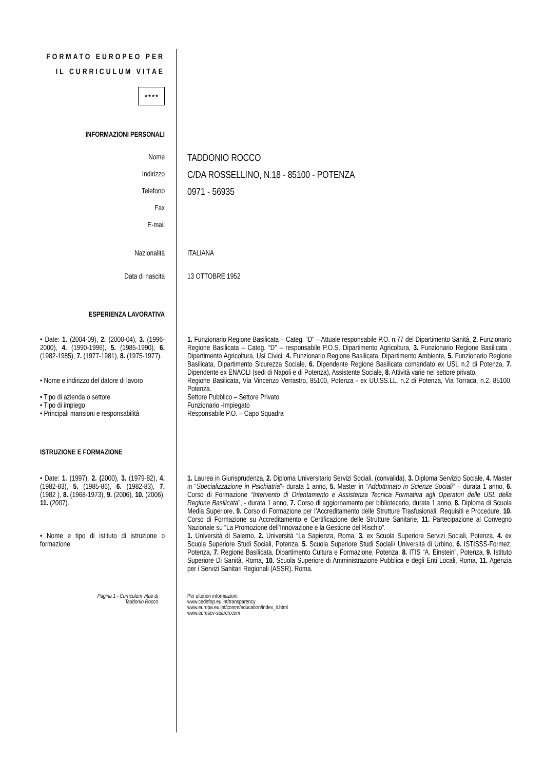FORMATO EUROPEO PER IL CURRICULUM VITAE
★★★★
INFORMAZIONI PERSONALI
Nome
TADDONIO ROCCO
Indirizzo
C/DA ROSSELLINO, N.18 - 85100 - POTENZA
Telefono
0971 - 56935
Fax
E-mail
Nazionalità ITALIANA
Data di nascita 13 OTTOBRE 1952
ESPERIENZA LAVORATIVA
• Date: 1. (2004-09), 2. (2000-04), 3. (1996-2000), 4. (1990-1996), 5. (1985-1990), 6. (1982-1985), 7. (1977-1981), 8. (1975-1977).
1. Funzionario Regione Basilicata – Categ. “D” – Attuale responsabile P.O. n.77 del Dipartimento Sanità, 2. Funzionario Regione Basilicata – Categ. “D” – responsabile P.O.S. Dipartimento Agricoltura, 3. Funzionario Regione Basilicata , Dipartimento Agricoltura, Usi Civici, 4. Funzionario Regione Basilicata, Dipartimento Ambiente, 5. Funzionario Regione Basilicata, Dipartimento Sicurezza Sociale, 6. Dipendente Regione Basilicata comandato ex USL n.2 di Potenza, 7. Dipendente ex ENAOLI (sedi di Napoli e di Potenza), Assistente Sociale, 8. Attività varie nel settore privato.
• Nome e indirizzo del datore di lavoro
Regione Basilicata, Via Vincenzo Verrastro, 85100, Potenza - ex UU.SS.LL. n.2 di Potenza, Via Torraca, n.2, 85100, Potenza.
• Tipo di azienda o settore Settore Pubblico – Settore Privato
• Tipo di impiego Funzionario -Impiegato
• Principali mansioni e responsabilità
Responsabile P.O. – Capo Squadra
ISTRUZIONE E FORMAZIONE
• Date: 1. (1997), 2. (2000), 3. (1979-82), 4. (1982-83), 5. (1985-86), 6. (1982-83), 7. (1982 ), 8. (1968-1973), 9. (2006), 10. (2006), 11. (2007).
1. Laurea in Giurisprudenza, 2. Diploma Universitario Servizi Sociali, (convalida), 3. Diploma Servizio Sociale, 4. Master in “Specializzazione in Psichiatria”- durata 1 anno, 5. Master in “Addottrinato in Scienze Sociali” – durata 1 anno, 6. Corso di Formazione “Intervento di Orientamento e Assistenza Tecnica Formativa agli Operatori delle USL della Regione Basilicata”, - durata 1 anno, 7. Corso di aggiornamento per bibliotecario, durata 1 anno, 8. Diploma di Scuola Media Superiore, 9. Corso di Formazione per l’Accreditamento delle Strutture Trasfusionali: Requisiti e Procedure, 10. Corso di Formazione su Accreditamento e Certificazione delle Strutture Sanitarie, 11. Partecipazione al Convegno Nazionale su “La Promozione dell’Innovazione e la Gestione del Rischio”.
• Nome e tipo di istituto di istruzione o formazione
1. Università di Salerno, 2. Università “La Sapienza, Roma, 3. ex Scuola Superiore Servizi Sociali, Potenza, 4. ex Scuola Superiore Studi Sociali, Potenza, 5. Scuola Superiore Studi Sociali/ Università di Urbino, 6. ISTISSS-Formez, Potenza, 7. Regione Basilicata, Dipartimento Cultura e Formazione, Potenza, 8. ITIS “A. Einstein”, Potenza, 9. Istituto Superiore Di Sanità, Roma, 10. Scuola Superiore di Amministrazione Pubblica e degli Enti Locali, Roma, 11. Agenzia per i Servizi Sanitari Regionali (ASSR), Roma.
Pagina 1 - Curriculum vitae di
Taddonio Rocco
Per ulteriori informazioni:
www.cedefop.eu.int/transparency
www.europa.eu.int/comm/education/index_it.html
www.eurescv-search.com